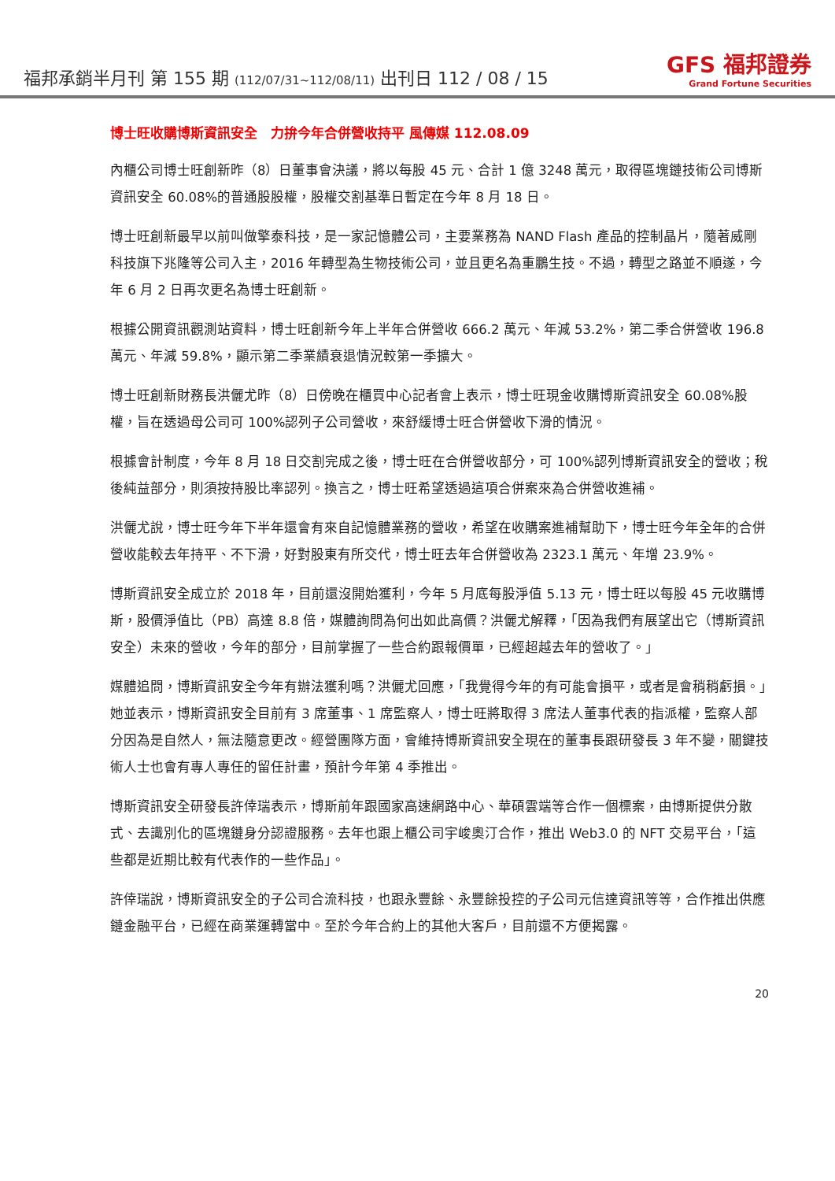福邦承銷半月刊 第 155 期 (112/07/31~112/08/11) 出刊日 112 / 08 / 15
GFS 福邦證券
Grand Fortune Securities
博士旺收購博斯資訊安全　力拚今年合併營收持平 風傳媒 112.08.09
內櫃公司博士旺創新昨（8）日董事會決議，將以每股 45 元、合計 1 億 3248 萬元，取得區塊鏈技術公司博斯資訊安全 60.08%的普通股股權，股權交割基準日暫定在今年 8 月 18 日。
博士旺創新最早以前叫做擎泰科技，是一家記憶體公司，主要業務為 NAND Flash 產品的控制晶片，隨著威剛科技旗下兆隆等公司入主，2016 年轉型為生物技術公司，並且更名為重鵬生技。不過，轉型之路並不順遂，今年 6 月 2 日再次更名為博士旺創新。
根據公開資訊觀測站資料，博士旺創新今年上半年合併營收 666.2 萬元、年減 53.2%，第二季合併營收 196.8 萬元、年減 59.8%，顯示第二季業績衰退情況較第一季擴大。
博士旺創新財務長洪儷尤昨（8）日傍晚在櫃買中心記者會上表示，博士旺現金收購博斯資訊安全 60.08%股權，旨在透過母公司可 100%認列子公司營收，來舒緩博士旺合併營收下滑的情況。
根據會計制度，今年 8 月 18 日交割完成之後，博士旺在合併營收部分，可 100%認列博斯資訊安全的營收；稅後純益部分，則須按持股比率認列。換言之，博士旺希望透過這項合併案來為合併營收進補。
洪儷尤說，博士旺今年下半年還會有來自記憶體業務的營收，希望在收購案進補幫助下，博士旺今年全年的合併營收能較去年持平、不下滑，好對股東有所交代，博士旺去年合併營收為 2323.1 萬元、年增 23.9%。
博斯資訊安全成立於 2018 年，目前還沒開始獲利，今年 5 月底每股淨值 5.13 元，博士旺以每股 45 元收購博斯，股價淨值比（PB）高達 8.8 倍，媒體詢問為何出如此高價？洪儷尤解釋，「因為我們有展望出它（博斯資訊安全）未來的營收，今年的部分，目前掌握了一些合約跟報價單，已經超越去年的營收了。」
媒體追問，博斯資訊安全今年有辦法獲利嗎？洪儷尤回應，「我覺得今年的有可能會損平，或者是會稍稍虧損。」她並表示，博斯資訊安全目前有 3 席董事、1 席監察人，博士旺將取得 3 席法人董事代表的指派權，監察人部分因為是自然人，無法隨意更改。經營團隊方面，會維持博斯資訊安全現在的董事長跟研發長 3 年不變，關鍵技術人士也會有專人專任的留任計畫，預計今年第 4 季推出。
博斯資訊安全研發長許倖瑞表示，博斯前年跟國家高速網路中心、華碩雲端等合作一個標案，由博斯提供分散式、去識別化的區塊鏈身分認證服務。去年也跟上櫃公司宇峻奧汀合作，推出 Web3.0 的 NFT 交易平台，「這些都是近期比較有代表作的一些作品」。
許倖瑞說，博斯資訊安全的子公司合流科技，也跟永豐餘、永豐餘投控的子公司元信達資訊等等，合作推出供應鏈金融平台，已經在商業運轉當中。至於今年合約上的其他大客戶，目前還不方便揭露。
20